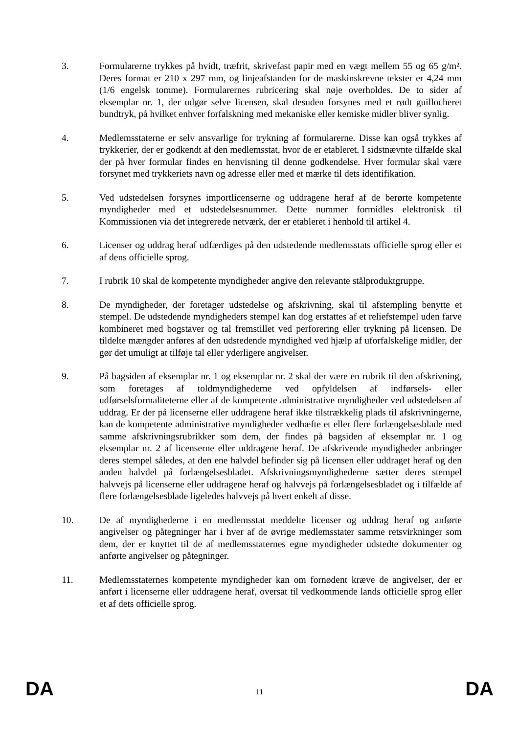3. Formularerne trykkes på hvidt, træfrit, skrivefast papir med en vægt mellem 55 og 65 g/m². Deres format er 210 x 297 mm, og linjeafstanden for de maskinskrevne tekster er 4,24 mm (1/6 engelsk tomme). Formularernes rubricering skal nøje overholdes. De to sider af eksemplar nr. 1, der udgør selve licensen, skal desuden forsynes med et rødt guillocheret bundtryk, på hvilket enhver forfalskning med mekaniske eller kemiske midler bliver synlig.
4. Medlemsstaterne er selv ansvarlige for trykning af formularerne. Disse kan også trykkes af trykkerier, der er godkendt af den medlemsstat, hvor de er etableret. I sidstnævnte tilfælde skal der på hver formular findes en henvisning til denne godkendelse. Hver formular skal være forsynet med trykkeriets navn og adresse eller med et mærke til dets identifikation.
5. Ved udstedelsen forsynes importlicenserne og uddragene heraf af de berørte kompetente myndigheder med et udstedelsesnummer. Dette nummer formidles elektronisk til Kommissionen via det integrerede netværk, der er etableret i henhold til artikel 4.
6. Licenser og uddrag heraf udfærdiges på den udstedende medlemsstats officielle sprog eller et af dens officielle sprog.
7. I rubrik 10 skal de kompetente myndigheder angive den relevante stålproduktgruppe.
8. De myndigheder, der foretager udstedelse og afskrivning, skal til afstempling benytte et stempel. De udstedende myndigheders stempel kan dog erstattes af et reliefstempel uden farve kombineret med bogstaver og tal fremstillet ved perforering eller trykning på licensen. De tildelte mængder anføres af den udstedende myndighed ved hjælp af uforfalskelige midler, der gør det umuligt at tilføje tal eller yderligere angivelser.
9. På bagsiden af eksemplar nr. 1 og eksemplar nr. 2 skal der være en rubrik til den afskrivning, som foretages af toldmyndighederne ved opfyldelsen af indførsels- eller udførselsformaliteterne eller af de kompetente administrative myndigheder ved udstedelsen af uddrag. Er der på licenserne eller uddragene heraf ikke tilstrækkelig plads til afskrivningerne, kan de kompetente administrative myndigheder vedhæfte et eller flere forlængelsesblade med samme afskrivningsrubrikker som dem, der findes på bagsiden af eksemplar nr. 1 og eksemplar nr. 2 af licenserne eller uddragene heraf. De afskrivende myndigheder anbringer deres stempel således, at den ene halvdel befinder sig på licensen eller uddraget heraf og den anden halvdel på forlængelsesbladet. Afskrivningsmyndighederne sætter deres stempel halvvejs på licenserne eller uddragene heraf og halvvejs på forlængelsesbladet og i tilfælde af flere forlængelsesblade ligeledes halvvejs på hvert enkelt af disse.
10. De af myndighederne i en medlemsstat meddelte licenser og uddrag heraf og anførte angivelser og påtegninger har i hver af de øvrige medlemsstater samme retsvirkninger som dem, der er knyttet til de af medlemsstaternes egne myndigheder udstedte dokumenter og anførte angivelser og påtegninger.
11. Medlemsstaternes kompetente myndigheder kan om fornødent kræve de angivelser, der er anført i licenserne eller uddragene heraf, oversat til vedkommende lands officielle sprog eller et af dets officielle sprog.
DA
11
DA